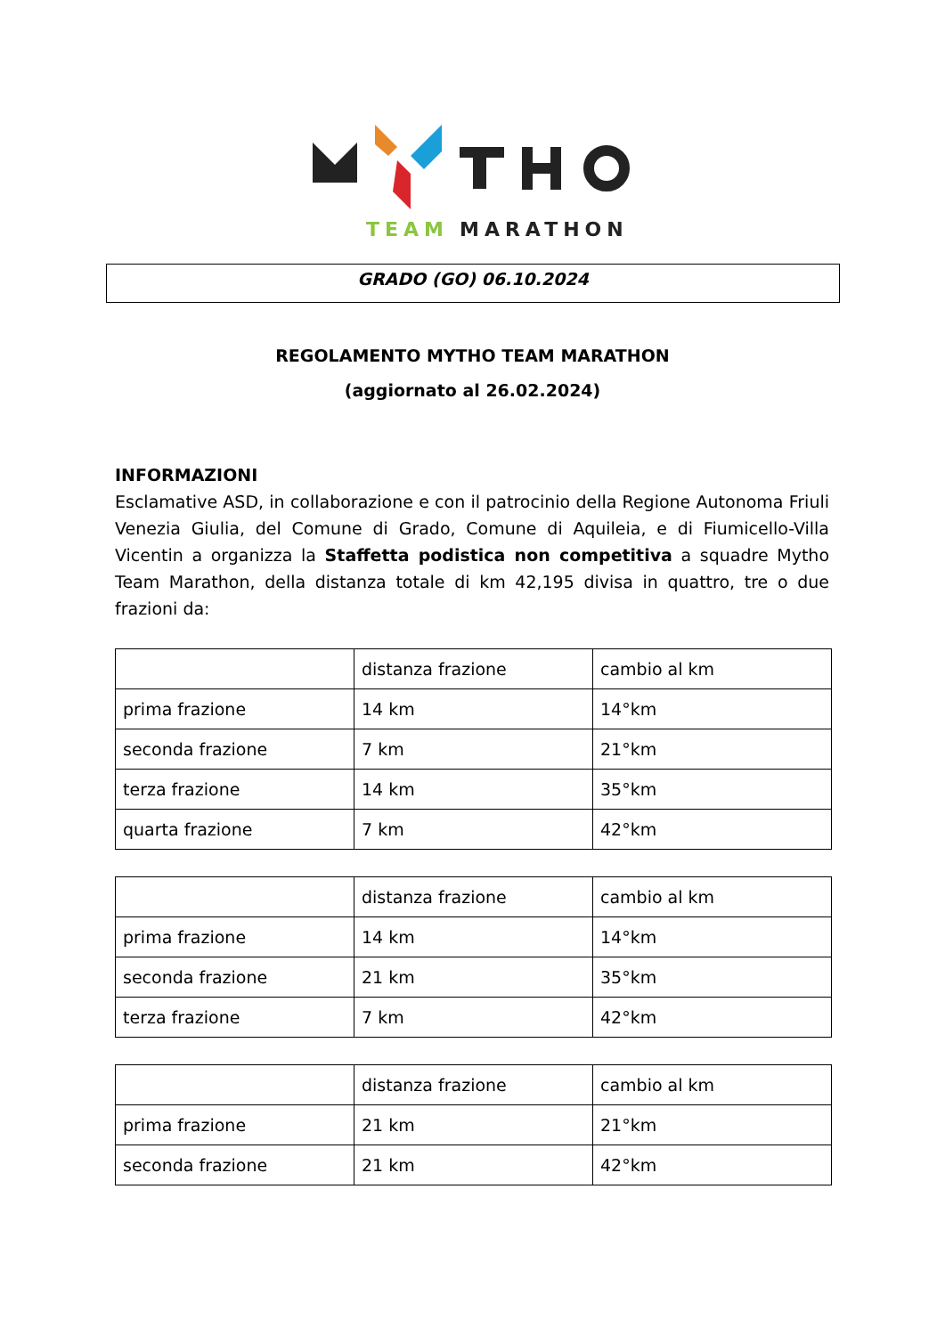TEAM
MARATHON
GRADO (GO) 06.10.2024
REGOLAMENTO MYTHO TEAM MARATHON
(aggiornato al 26.02.2024)
INFORMAZIONI
Esclamative ASD, in collaborazione e con il patrocinio della Regione Autonoma Friuli Venezia Giulia, del Comune di Grado, Comune di Aquileia, e di Fiumicello-Villa Vicentin a organizza la Staffetta podistica non competitiva a squadre Mytho Team Marathon, della distanza totale di km 42,195 divisa in quattro, tre o due frazioni da:
| | distanza frazione | cambio al km |
| prima frazione | 14 km | 14°km |
| seconda frazione | 7 km | 21°km |
| terza frazione | 14 km | 35°km |
| quarta frazione | 7 km | 42°km |
| | distanza frazione | cambio al km |
| prima frazione | 14 km | 14°km |
| seconda frazione | 21 km | 35°km |
| terza frazione | 7 km | 42°km |
| | distanza frazione | cambio al km |
| prima frazione | 21 km | 21°km |
| seconda frazione | 21 km | 42°km |